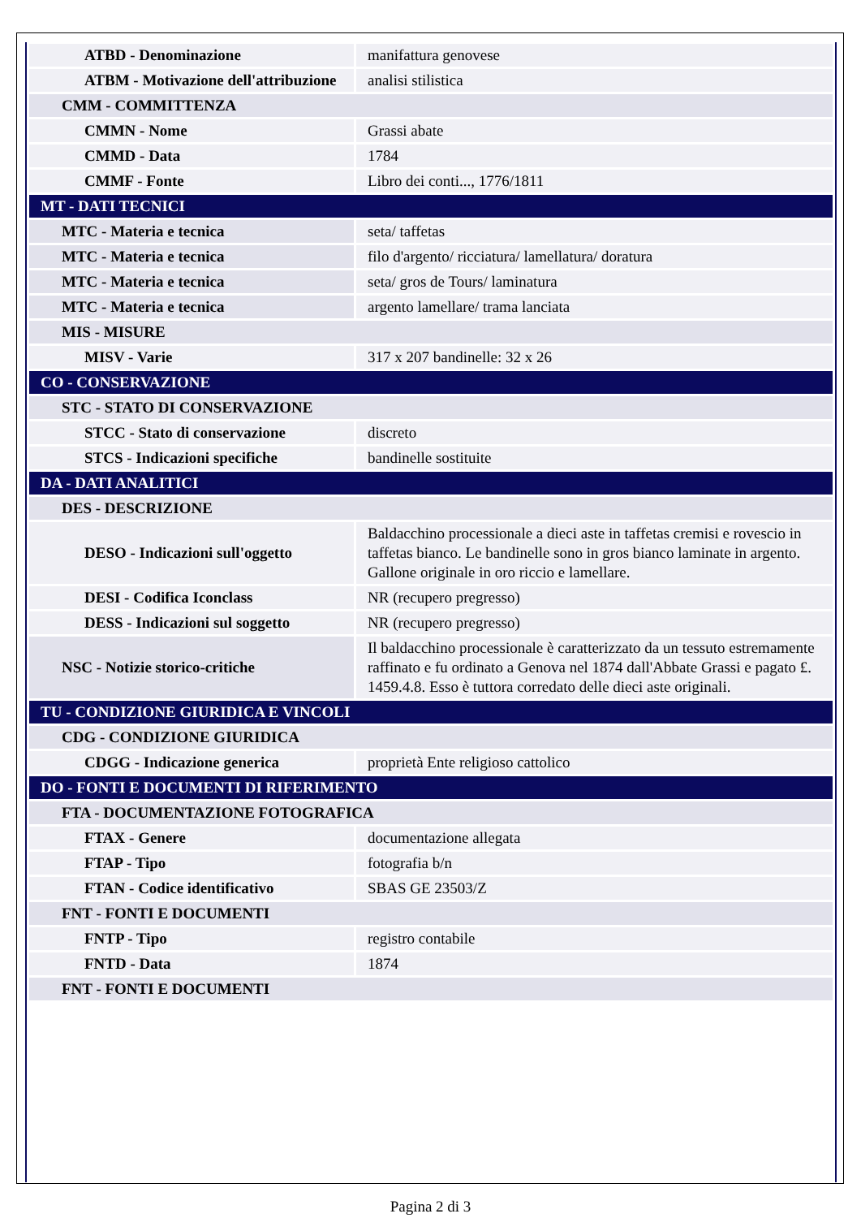| ATBD - Denominazione | manifattura genovese |
| ATBM - Motivazione dell'attribuzione | analisi stilistica |
| CMM - COMMITTENZA | |
| CMMN - Nome | Grassi abate |
| CMMD - Data | 1784 |
| CMMF - Fonte | Libro dei conti..., 1776/1811 |
| MT - DATI TECNICI | |
| MTC - Materia e tecnica | seta/ taffetas |
| MTC - Materia e tecnica | filo d'argento/ ricciatura/ lamellatura/ doratura |
| MTC - Materia e tecnica | seta/ gros de Tours/ laminatura |
| MTC - Materia e tecnica | argento lamellare/ trama lanciata |
| MIS - MISURE | |
| MISV - Varie | 317 x 207 bandinelle: 32 x 26 |
| CO - CONSERVAZIONE | |
| STC - STATO DI CONSERVAZIONE | |
| STCC - Stato di conservazione | discreto |
| STCS - Indicazioni specifiche | bandinelle sostituite |
| DA - DATI ANALITICI | |
| DES - DESCRIZIONE | |
| DESO - Indicazioni sull'oggetto | Baldacchino processionale a dieci aste in taffetas cremisi e rovescio in taffetas bianco. Le bandinelle sono in gros bianco laminate in argento. Gallone originale in oro riccio e lamellare. |
| DESI - Codifica Iconclass | NR (recupero pregresso) |
| DESS - Indicazioni sul soggetto | NR (recupero pregresso) |
| NSC - Notizie storico-critiche | Il baldacchino processionale è caratterizzato da un tessuto estremamente raffinato e fu ordinato a Genova nel 1874 dall'Abbate Grassi e pagato £. 1459.4.8. Esso è tuttora corredato delle dieci aste originali. |
| TU - CONDIZIONE GIURIDICA E VINCOLI | |
| CDG - CONDIZIONE GIURIDICA | |
| CDGG - Indicazione generica | proprietà Ente religioso cattolico |
| DO - FONTI E DOCUMENTI DI RIFERIMENTO | |
| FTA - DOCUMENTAZIONE FOTOGRAFICA | |
| FTAX - Genere | documentazione allegata |
| FTAP - Tipo | fotografia b/n |
| FTAN - Codice identificativo | SBAS GE 23503/Z |
| FNT - FONTI E DOCUMENTI | |
| FNTP - Tipo | registro contabile |
| FNTD - Data | 1874 |
| FNT - FONTI E DOCUMENTI | |
Pagina 2 di 3